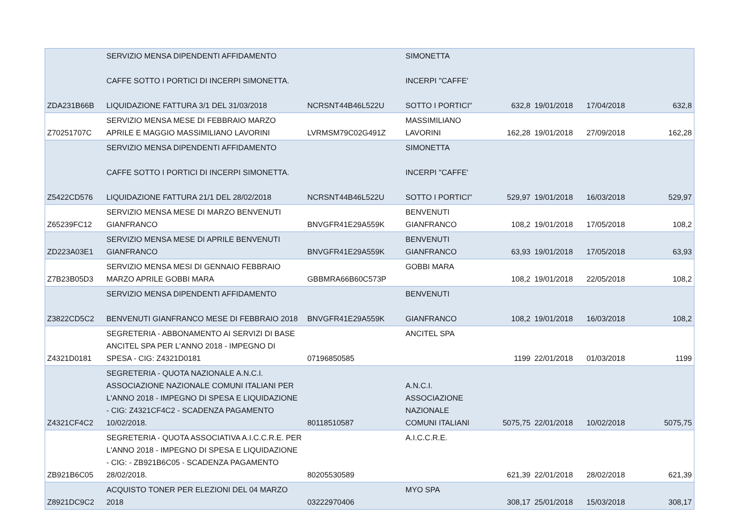| ZDA231B66B | SERVIZIO MENSA DIPENDENTI AFFIDAMENTO CAFFE SOTTO I PORTICI DI INCERPI SIMONETTA. LIQUIDAZIONE FATTURA 3/1 DEL 31/03/2018 | NCRSNT44B46L522U | SIMONETTA INCERPI "CAFFE' SOTTO I PORTICI" | 632,8 | 19/01/2018 | 17/04/2018 | 632,8 |
| Z70251707C | SERVIZIO MENSA MESE DI FEBBRAIO MARZO APRILE E MAGGIO MASSIMILIANO LAVORINI | LVRMSM79C02G491Z | MASSIMILIANO LAVORINI | 162,28 | 19/01/2018 | 27/09/2018 | 162,28 |
| Z5422CD576 | SERVIZIO MENSA DIPENDENTI AFFIDAMENTO CAFFE SOTTO I PORTICI DI INCERPI SIMONETTA. LIQUIDAZIONE FATTURA 21/1 DEL 28/02/2018 | NCRSNT44B46L522U | SIMONETTA INCERPI "CAFFE' SOTTO I PORTICI" | 529,97 | 19/01/2018 | 16/03/2018 | 529,97 |
| Z65239FC12 | SERVIZIO MENSA MESE DI MARZO BENVENUTI GIANFRANCO | BNVGFR41E29A559K | BENVENUTI GIANFRANCO | 108,2 | 19/01/2018 | 17/05/2018 | 108,2 |
| ZD223A03E1 | SERVIZIO MENSA MESE DI APRILE BENVENUTI GIANFRANCO | BNVGFR41E29A559K | BENVENUTI GIANFRANCO | 63,93 | 19/01/2018 | 17/05/2018 | 63,93 |
| Z7B23B05D3 | SERVIZIO MENSA MESI DI GENNAIO FEBBRAIO MARZO APRILE GOBBI MARA | GBBMRA66B60C573P | GOBBI MARA | 108,2 | 19/01/2018 | 22/05/2018 | 108,2 |
| Z3822CD5C2 | SERVIZIO MENSA DIPENDENTI AFFIDAMENTO BENVENUTI GIANFRANCO MESE DI FEBBRAIO 2018 | BNVGFR41E29A559K | BENVENUTI GIANFRANCO | 108,2 | 19/01/2018 | 16/03/2018 | 108,2 |
| Z4321D0181 | SEGRETERIA - ABBONAMENTO AI SERVIZI DI BASE ANCITEL SPA PER L'ANNO 2018 - IMPEGNO DI SPESA - CIG: Z4321D0181 | 07196850585 | ANCITEL SPA | 1199 | 22/01/2018 | 01/03/2018 | 1199 |
| Z4321CF4C2 | SEGRETERIA - QUOTA NAZIONALE A.N.C.I. ASSOCIAZIONE NAZIONALE COMUNI ITALIANI PER L'ANNO 2018 - IMPEGNO DI SPESA E LIQUIDAZIONE - CIG: Z4321CF4C2 - SCADENZA PAGAMENTO 10/02/2018. | 80118510587 | A.N.C.I. ASSOCIAZIONE NAZIONALE COMUNI ITALIANI | 5075,75 | 22/01/2018 | 10/02/2018 | 5075,75 |
| ZB921B6C05 | SEGRETERIA - QUOTA ASSOCIATIVA A.I.C.C.R.E. PER L'ANNO 2018 - IMPEGNO DI SPESA E LIQUIDAZIONE - CIG: - ZB921B6C05 - SCADENZA PAGAMENTO 28/02/2018. | 80205530589 | A.I.C.C.R.E. | 621,39 | 22/01/2018 | 28/02/2018 | 621,39 |
| Z8921DC9C2 | ACQUISTO TONER PER ELEZIONI DEL 04 MARZO 2018 | 03222970406 | MYO SPA | 308,17 | 25/01/2018 | 15/03/2018 | 308,17 |